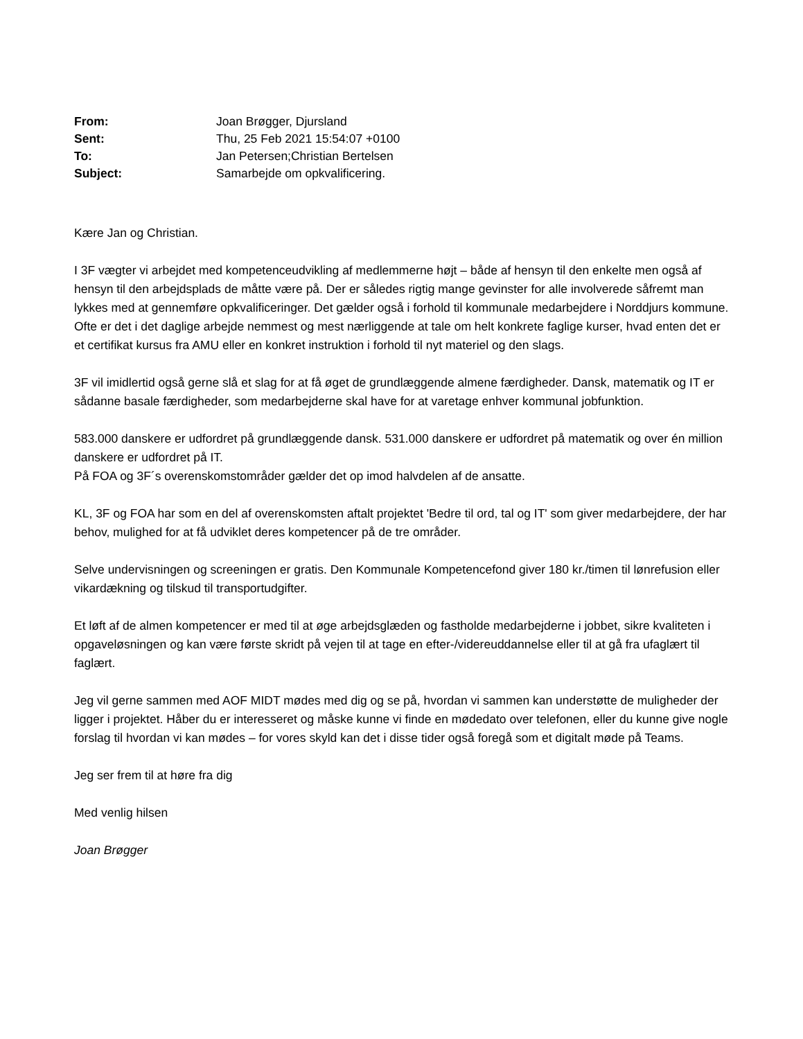| From: | Joan Brøgger, Djursland |
| Sent: | Thu, 25 Feb 2021 15:54:07 +0100 |
| To: | Jan Petersen;Christian Bertelsen |
| Subject: | Samarbejde om opkvalificering. |
Kære Jan og Christian.
I 3F vægter vi arbejdet med kompetenceudvikling af medlemmerne højt – både af hensyn til den enkelte men også af hensyn til den arbejdsplads de måtte være på. Der er således rigtig mange gevinster for alle involverede såfremt man lykkes med at gennemføre opkvalificeringer. Det gælder også i forhold til kommunale medarbejdere i Norddjurs kommune. Ofte er det i det daglige arbejde nemmest og mest nærliggende at tale om helt konkrete faglige kurser, hvad enten det er et certifikat kursus fra AMU eller en konkret instruktion i forhold til nyt materiel og den slags.
3F vil imidlertid også gerne slå et slag for at få øget de grundlæggende almene færdigheder. Dansk, matematik og IT er sådanne basale færdigheder, som medarbejderne skal have for at varetage enhver kommunal jobfunktion.
583.000 danskere er udfordret på grundlæggende dansk. 531.000 danskere er udfordret på matematik og over én million danskere er udfordret på IT.
På FOA og 3F´s overenskomstområder gælder det op imod halvdelen af de ansatte.
KL, 3F og FOA har som en del af overenskomsten aftalt projektet 'Bedre til ord, tal og IT' som giver medarbejdere, der har behov, mulighed for at få udviklet deres kompetencer på de tre områder.
Selve undervisningen og screeningen er gratis. Den Kommunale Kompetencefond giver 180 kr./timen til lønrefusion eller vikardækning og tilskud til transportudgifter.
Et løft af de almen kompetencer er med til at øge arbejdsglæden og fastholde medarbejderne i jobbet, sikre kvaliteten i opgaveløsningen og kan være første skridt på vejen til at tage en efter-/videreuddannelse eller til at gå fra ufaglært til faglært.
Jeg vil gerne sammen med AOF MIDT mødes med dig og se på, hvordan vi sammen kan understøtte de muligheder der ligger i projektet. Håber du er interesseret og måske kunne vi finde en mødedato over telefonen, eller du kunne give nogle forslag til hvordan vi kan mødes – for vores skyld kan det i disse tider også foregå som et digitalt møde på Teams.
Jeg ser frem til at høre fra dig
Med venlig hilsen
Joan Brøgger